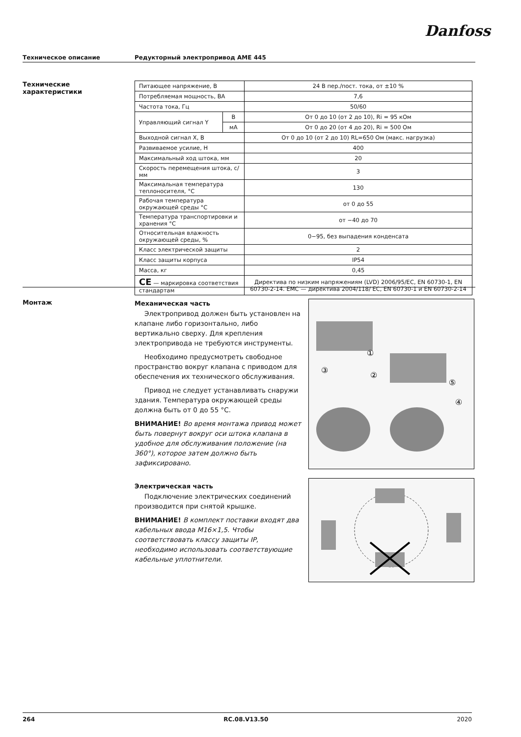Danfoss
Техническое описание Редукторный электропривод AME 445
Технические
характеристики
| Питающее напряжение, В | | 24 В пер./пост. тока, от ±10 % |
| Потребляемая мощность, ВА | | 7,6 |
| Частота тока, Гц | | 50/60 |
| Управляющий сигнал Y | В | От 0 до 10 (от 2 до 10), Ri = 95 кОм |
| | мА | От 0 до 20 (от 4 до 20), Ri = 500 Ом |
| Выходной сигнал X, В | | От 0 до 10 (от 2 до 10) RL=650 Ом (макс. нагрузка) |
| Развиваемое усилие, Н | | 400 |
| Максимальный ход штока, мм | | 20 |
| Скорость перемещения штока, с/мм | | 3 |
| Максимальная температура теплоносителя, °C | | 130 |
| Рабочая температура окружающей среды °C | | от 0 до 55 |
| Температура транспортировки и хранения °C | | от −40 до 70 |
| Относительная влажность окружающей среды, % | | 0−95, без выпадения конденсата |
| Класс электрической защиты | | 2 |
| Класс защиты корпуса | | IP54 |
| Масса, кг | | 0,45 |
| CE — маркировка соответствия стандартам | | Директива по низким напряжениям (LVD) 2006/95/EC, EN 60730-1, EN 60730-2-14. EMC — директива 2004/118/ EC, EN 60730-1 и EN 60730-2-14 |
Монтаж
Механическая часть
Электропривод должен быть установлен на клапане либо горизонтально, либо вертикально сверху. Для крепления электропривода не требуются инструменты.
Необходимо предусмотреть свободное пространство вокруг клапана с приводом для обеспечения их технического обслуживания.
Привод не следует устанавливать снаружи здания. Температура окружающей среды должна быть от 0 до 55 °C.
ВНИМАНИЕ! Во время монтажа привод может быть повернут вокруг оси штока клапана в удобное для обслуживания положение (на 360°), которое затем должно быть зафиксировано.
Электрическая часть
Подключение электрических соединений производится при снятой крышке.
ВНИМАНИЕ! В комплект поставки входят два кабельных ввода M16×1,5. Чтобы соответствовать классу защиты IP, необходимо использовать соответствующие кабельные уплотнители.
①
②
③
④
⑤
264 RC.08.V13.50 2020